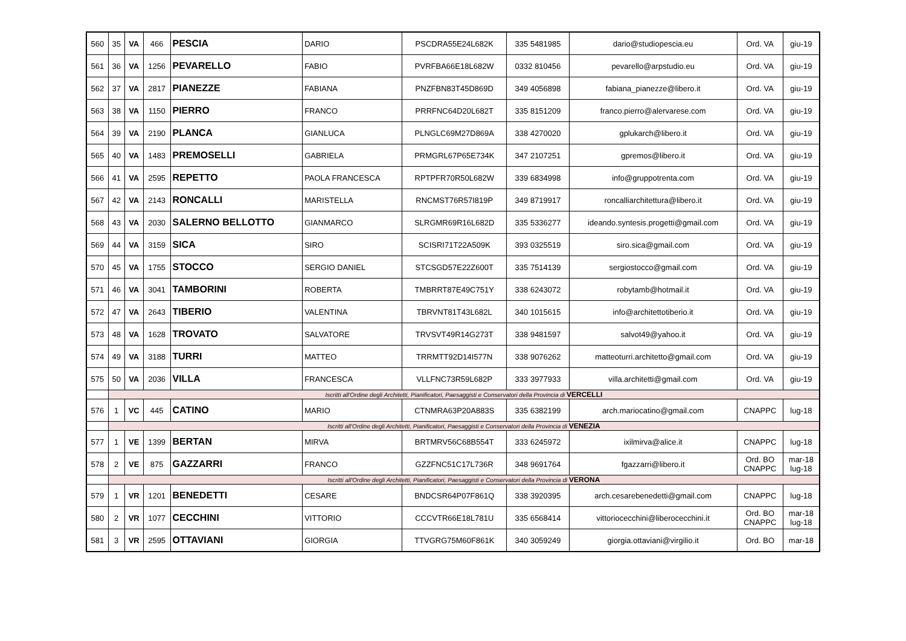| 560 | 35 | VA | 466 | PESCIA | DARIO | PSCDRA55E24L682K | 335 5481985 | dario@studiopescia.eu | Ord. VA | giu-19 |
| 561 | 36 | VA | 1256 | PEVARELLO | FABIO | PVRFBA66E18L682W | 0332 810456 | pevarello@arpstudio.eu | Ord. VA | giu-19 |
| 562 | 37 | VA | 2817 | PIANEZZE | FABIANA | PNZFBN83T45D869D | 349 4056898 | fabiana_pianezze@libero.it | Ord. VA | giu-19 |
| 563 | 38 | VA | 1150 | PIERRO | FRANCO | PRRFNC64D20L682T | 335 8151209 | franco.pierro@alervarese.com | Ord. VA | giu-19 |
| 564 | 39 | VA | 2190 | PLANCA | GIANLUCA | PLNGLC69M27D869A | 338 4270020 | gplukarch@libero.it | Ord. VA | giu-19 |
| 565 | 40 | VA | 1483 | PREMOSELLI | GABRIELA | PRMGRL67P65E734K | 347 2107251 | gpremos@libero.it | Ord. VA | giu-19 |
| 566 | 41 | VA | 2595 | REPETTO | PAOLA FRANCESCA | RPTPFR70R50L682W | 339 6834998 | info@gruppotrenta.com | Ord. VA | giu-19 |
| 567 | 42 | VA | 2143 | RONCALLI | MARISTELLA | RNCMST76R57I819P | 349 8719917 | roncalliarchitettura@libero.it | Ord. VA | giu-19 |
| 568 | 43 | VA | 2030 | SALERNO BELLOTTO | GIANMARCO | SLRGMR69R16L682D | 335 5336277 | ideando.syntesis.progetti@gmail.com | Ord. VA | giu-19 |
| 569 | 44 | VA | 3159 | SICA | SIRO | SCISRI71T22A509K | 393 0325519 | siro.sica@gmail.com | Ord. VA | giu-19 |
| 570 | 45 | VA | 1755 | STOCCO | SERGIO DANIEL | STCSGD57E22Z600T | 335 7514139 | sergiostocco@gmail.com | Ord. VA | giu-19 |
| 571 | 46 | VA | 3041 | TAMBORINI | ROBERTA | TMBRRT87E49C751Y | 338 6243072 | robytamb@hotmail.it | Ord. VA | giu-19 |
| 572 | 47 | VA | 2643 | TIBERIO | VALENTINA | TBRVNT81T43L682L | 340 1015615 | info@architettotiberio.it | Ord. VA | giu-19 |
| 573 | 48 | VA | 1628 | TROVATO | SALVATORE | TRVSVT49R14G273T | 338 9481597 | salvot49@yahoo.it | Ord. VA | giu-19 |
| 574 | 49 | VA | 3188 | TURRI | MATTEO | TRRMTT92D14I577N | 338 9076262 | matteoturri.architetto@gmail.com | Ord. VA | giu-19 |
| 575 | 50 | VA | 2036 | VILLA | FRANCESCA | VLLFNC73R59L682P | 333 3977933 | villa.architetti@gmail.com | Ord. VA | giu-19 |
| | Iscritti all'Ordine degli Architetti, Pianificatori, Paesaggisti e Conservatori della Provincia di VERCELLI | | | | | | | | | |
| 576 | 1 | VC | 445 | CATINO | MARIO | CTNMRA63P20A883S | 335 6382199 | arch.mariocatino@gmail.com | CNAPPC | lug-18 |
| | Iscritti all'Ordine degli Architetti, Pianificatori, Paesaggisti e Conservatori della Provincia di VENEZIA | | | | | | | | | |
| 577 | 1 | VE | 1399 | BERTAN | MIRVA | BRTMRV56C68B554T | 333 6245972 | ixilmirva@alice.it | CNAPPC | lug-18 |
| 578 | 2 | VE | 875 | GAZZARRI | FRANCO | GZZFNC51C17L736R | 348 9691764 | fgazzarri@libero.it | Ord. BO CNAPPC | mar-18 lug-18 |
| | Iscritti all'Ordine degli Architetti, Pianificatori, Paesaggisti e Conservatori della Provincia di VERONA | | | | | | | | | |
| 579 | 1 | VR | 1201 | BENEDETTI | CESARE | BNDCSR64P07F861Q | 338 3920395 | arch.cesarebenedetti@gmail.com | CNAPPC | lug-18 |
| 580 | 2 | VR | 1077 | CECCHINI | VITTORIO | CCCVTR66E18L781U | 335 6568414 | vittoriocecchini@liberocecchini.it | Ord. BO CNAPPC | mar-18 lug-18 |
| 581 | 3 | VR | 2595 | OTTAVIANI | GIORGIA | TTVGRG75M60F861K | 340 3059249 | giorgia.ottaviani@virgilio.it | Ord. BO | mar-18 |